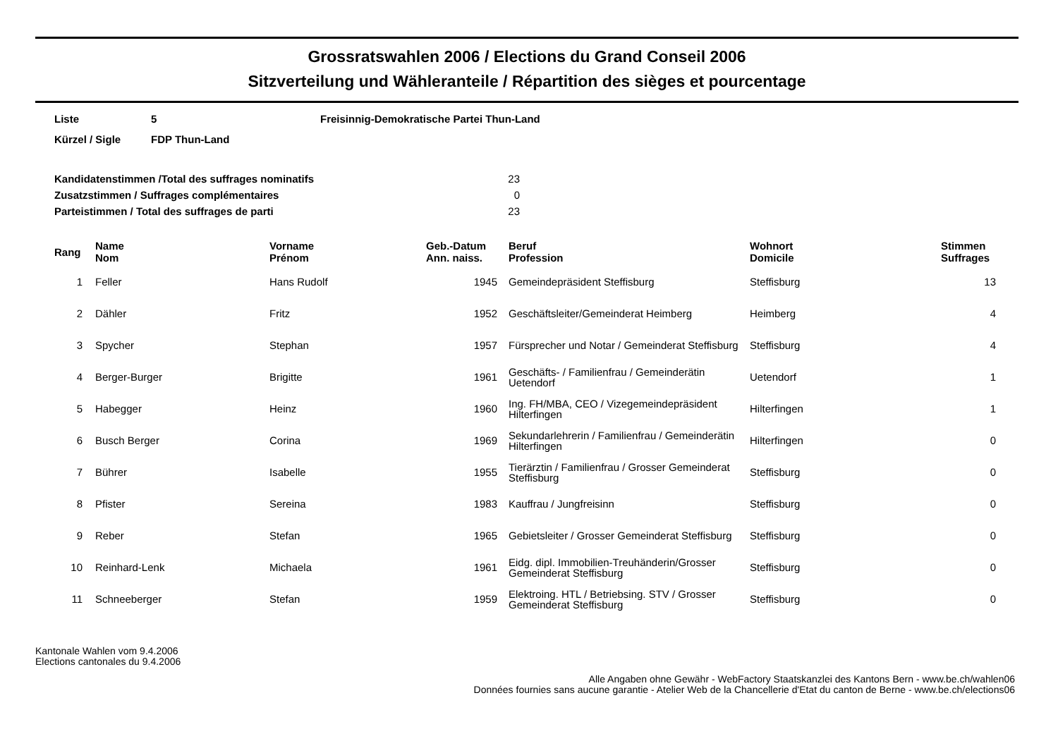Grossratswahlen 2006 / Elections du Grand Conseil 2006
Sitzverteilung und Wähleranteile / Répartition des sièges et pourcentage
| Liste | 5 | Freisinnig-Demokratische Partei Thun-Land |
| Kürzel / Sigle | FDP Thun-Land | |
| Kandidatenstimmen /Total des suffrages nominatifs | 23 |
| Zusatzstimmen / Suffrages complémentaires | 0 |
| Parteistimmen / Total des suffrages de parti | 23 |
| Rang | Name Nom | Vorname Prénom | Geb.-Datum Ann. naiss. | Beruf Profession | Wohnort Domicile | Stimmen Suffrages |
| --- | --- | --- | --- | --- | --- | --- |
| 1 | Feller | Hans Rudolf | 1945 | Gemeindepräsident Steffisburg | Steffisburg | 13 |
| 2 | Dähler | Fritz | 1952 | Geschäftsleiter/Gemeinderat Heimberg | Heimberg | 4 |
| 3 | Spycher | Stephan | 1957 | Fürsprecher und Notar / Gemeinderat Steffisburg | Steffisburg | 4 |
| 4 | Berger-Burger | Brigitte | 1961 | Geschäfts- / Familienfrau / Gemeinderätin Uetendorf | Uetendorf | 1 |
| 5 | Habegger | Heinz | 1960 | Ing. FH/MBA, CEO / Vizegemeindepräsident Hilterfingen | Hilterfingen | 1 |
| 6 | Busch Berger | Corina | 1969 | Sekundarlehrerin / Familienfrau / Gemeinderätin Hilterfingen | Hilterfingen | 0 |
| 7 | Bührer | Isabelle | 1955 | Tierärztin / Familienfrau / Grosser Gemeinderat Steffisburg | Steffisburg | 0 |
| 8 | Pfister | Sereina | 1983 | Kauffrau / Jungfreisinn | Steffisburg | 0 |
| 9 | Reber | Stefan | 1965 | Gebietsleiter / Grosser Gemeinderat Steffisburg | Steffisburg | 0 |
| 10 | Reinhard-Lenk | Michaela | 1961 | Eidg. dipl. Immobilien-Treuhänderin/Grosser Gemeinderat Steffisburg | Steffisburg | 0 |
| 11 | Schneeberger | Stefan | 1959 | Elektroing. HTL / Betriebsing. STV / Grosser Gemeinderat Steffisburg | Steffisburg | 0 |
Kantonale Wahlen vom 9.4.2006
Elections cantonales du 9.4.2006
Alle Angaben ohne Gewähr - WebFactory Staatskanzlei des Kantons Bern - www.be.ch/wahlen06
Données fournies sans aucune garantie - Atelier Web de la Chancellerie d'Etat du canton de Berne - www.be.ch/elections06